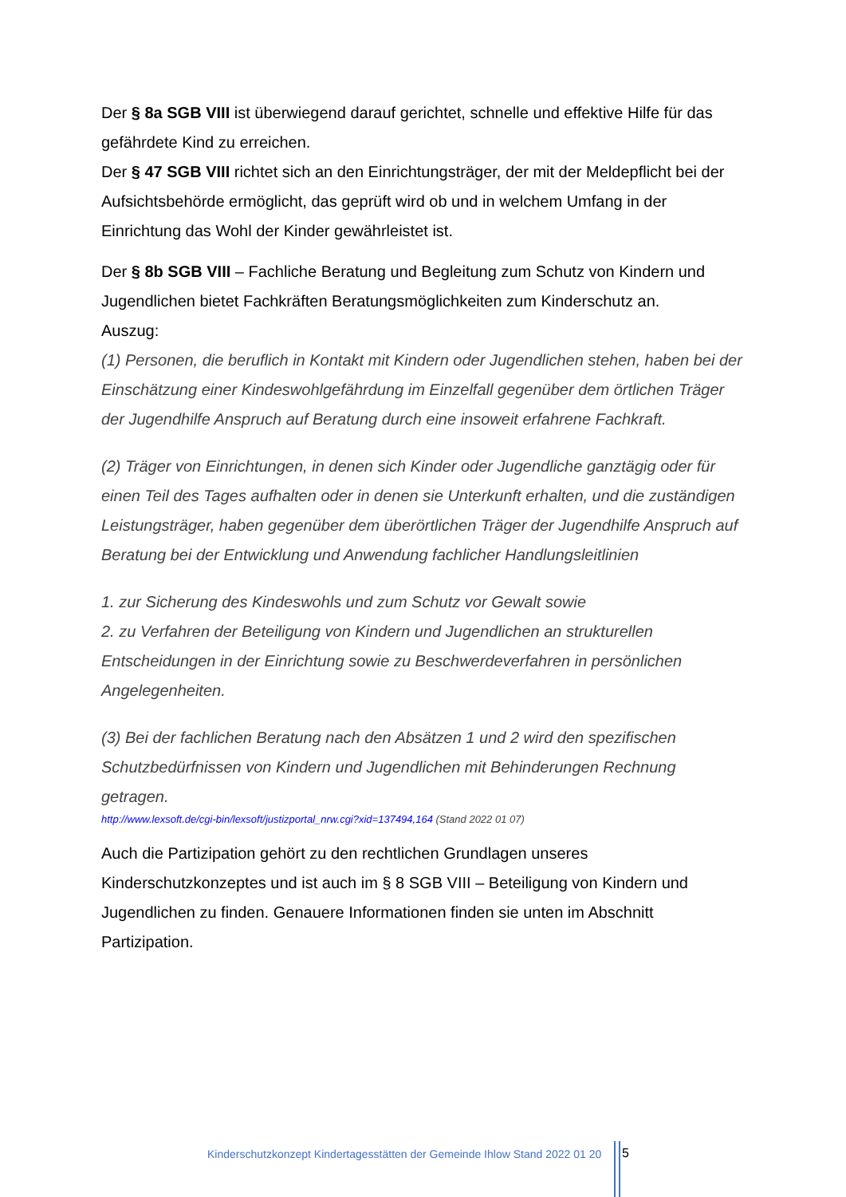Der § 8a SGB VIII ist überwiegend darauf gerichtet, schnelle und effektive Hilfe für das gefährdete Kind zu erreichen.
Der § 47 SGB VIII richtet sich an den Einrichtungsträger, der mit der Meldepflicht bei der Aufsichtsbehörde ermöglicht, das geprüft wird ob und in welchem Umfang in der Einrichtung das Wohl der Kinder gewährleistet ist.
Der § 8b SGB VIII – Fachliche Beratung und Begleitung zum Schutz von Kindern und Jugendlichen bietet Fachkräften Beratungsmöglichkeiten zum Kinderschutz an.
Auszug:
(1) Personen, die beruflich in Kontakt mit Kindern oder Jugendlichen stehen, haben bei der Einschätzung einer Kindeswohlgefährdung im Einzelfall gegenüber dem örtlichen Träger der Jugendhilfe Anspruch auf Beratung durch eine insoweit erfahrene Fachkraft.
(2) Träger von Einrichtungen, in denen sich Kinder oder Jugendliche ganztägig oder für einen Teil des Tages aufhalten oder in denen sie Unterkunft erhalten, und die zuständigen Leistungsträger, haben gegenüber dem überörtlichen Träger der Jugendhilfe Anspruch auf Beratung bei der Entwicklung und Anwendung fachlicher Handlungsleitlinien
1. zur Sicherung des Kindeswohls und zum Schutz vor Gewalt sowie
2. zu Verfahren der Beteiligung von Kindern und Jugendlichen an strukturellen Entscheidungen in der Einrichtung sowie zu Beschwerdeverfahren in persönlichen Angelegenheiten.
(3) Bei der fachlichen Beratung nach den Absätzen 1 und 2 wird den spezifischen Schutzbedürfnissen von Kindern und Jugendlichen mit Behinderungen Rechnung getragen.
http://www.lexsoft.de/cgi-bin/lexsoft/justizportal_nrw.cgi?xid=137494,164 (Stand 2022 01 07)
Auch die Partizipation gehört zu den rechtlichen Grundlagen unseres Kinderschutzkonzeptes und ist auch im § 8 SGB VIII – Beteiligung von Kindern und Jugendlichen zu finden. Genauere Informationen finden sie unten im Abschnitt Partizipation.
Kinderschutzkonzept Kindertagesstätten der Gemeinde Ihlow Stand 2022 01 20
5